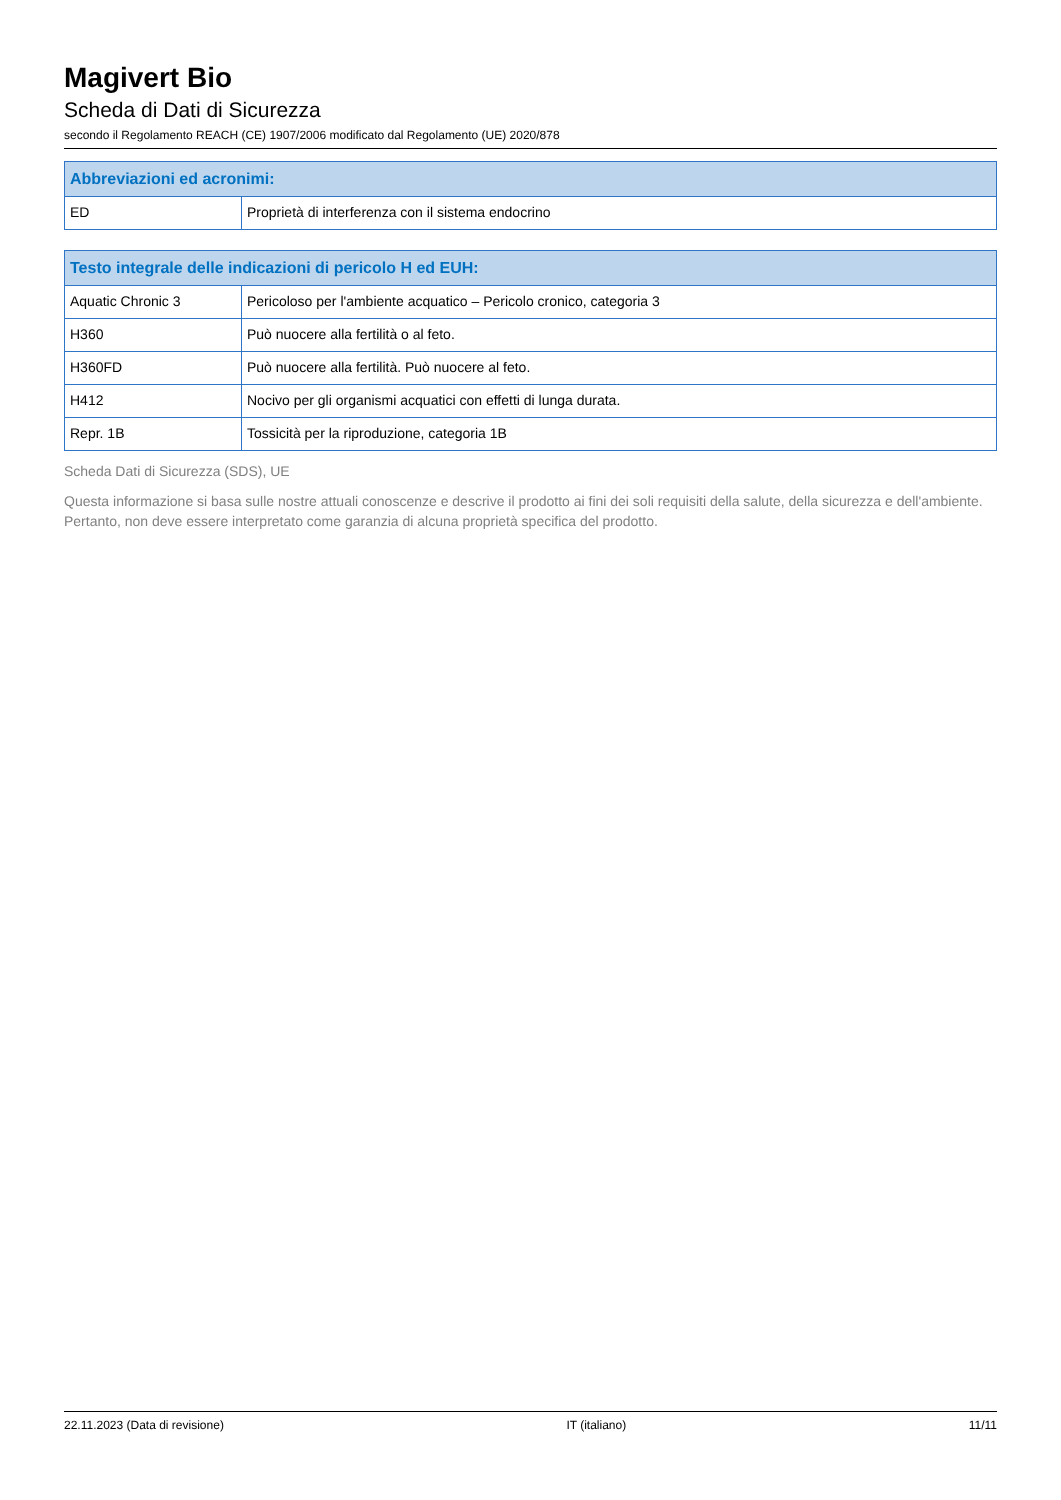Magivert Bio
Scheda di Dati di Sicurezza
secondo il Regolamento REACH (CE) 1907/2006 modificato dal Regolamento (UE) 2020/878
| Abbreviazioni ed acronimi: | |
| --- | --- |
| ED | Proprietà di interferenza con il sistema endocrino |
| Testo integrale delle indicazioni di pericolo H ed EUH: | |
| --- | --- |
| Aquatic Chronic 3 | Pericoloso per l'ambiente acquatico – Pericolo cronico, categoria 3 |
| H360 | Può nuocere alla fertilità o al feto. |
| H360FD | Può nuocere alla fertilità. Può nuocere al feto. |
| H412 | Nocivo per gli organismi acquatici con effetti di lunga durata. |
| Repr. 1B | Tossicità per la riproduzione, categoria 1B |
Scheda Dati di Sicurezza (SDS), UE
Questa informazione si basa sulle nostre attuali conoscenze e descrive il prodotto ai fini dei soli requisiti della salute, della sicurezza e dell'ambiente. Pertanto, non deve essere interpretato come garanzia di alcuna proprietà specifica del prodotto.
22.11.2023 (Data di revisione) IT (italiano) 11/11